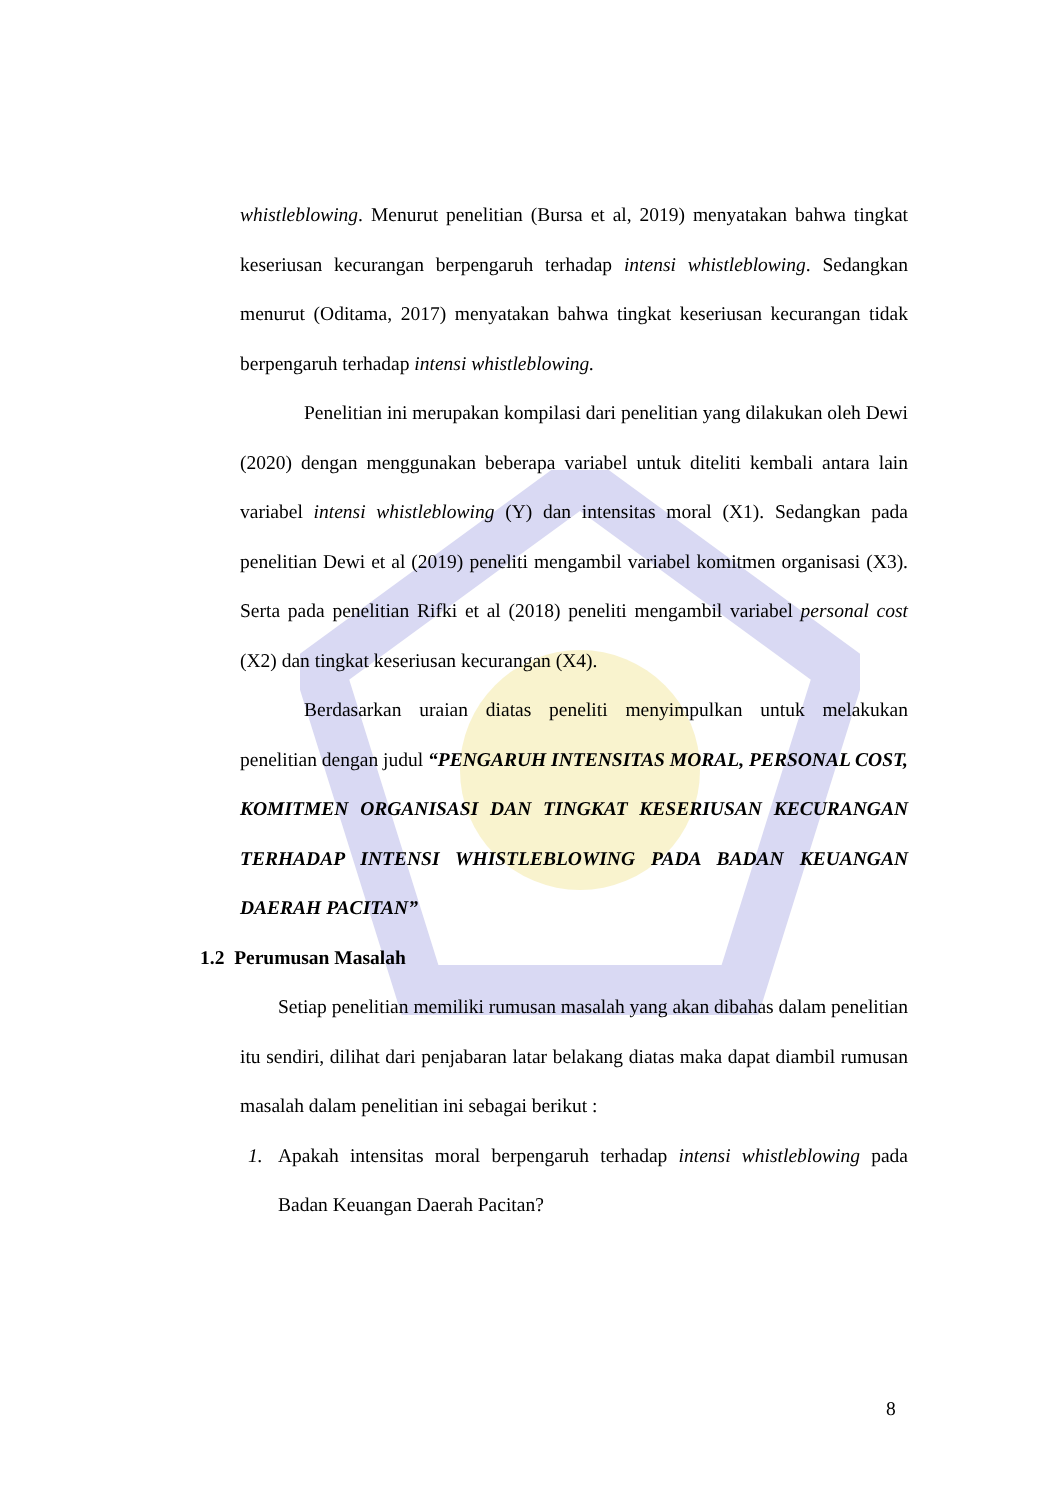whistleblowing. Menurut penelitian (Bursa et al, 2019) menyatakan bahwa tingkat keseriusan kecurangan berpengaruh terhadap intensi whistleblowing. Sedangkan menurut (Oditama, 2017) menyatakan bahwa tingkat keseriusan kecurangan tidak berpengaruh terhadap intensi whistleblowing.
Penelitian ini merupakan kompilasi dari penelitian yang dilakukan oleh Dewi (2020) dengan menggunakan beberapa variabel untuk diteliti kembali antara lain variabel intensi whistleblowing (Y) dan intensitas moral (X1). Sedangkan pada penelitian Dewi et al (2019) peneliti mengambil variabel komitmen organisasi (X3). Serta pada penelitian Rifki et al (2018) peneliti mengambil variabel personal cost (X2) dan tingkat keseriusan kecurangan (X4).
Berdasarkan uraian diatas peneliti menyimpulkan untuk melakukan penelitian dengan judul “PENGARUH INTENSITAS MORAL, PERSONAL COST, KOMITMEN ORGANISASI DAN TINGKAT KESERIUSAN KECURANGAN TERHADAP INTENSI WHISTLEBLOWING PADA BADAN KEUANGAN DAERAH PACITAN”
1.2 Perumusan Masalah
Setiap penelitian memiliki rumusan masalah yang akan dibahas dalam penelitian itu sendiri, dilihat dari penjabaran latar belakang diatas maka dapat diambil rumusan masalah dalam penelitian ini sebagai berikut :
1. Apakah intensitas moral berpengaruh terhadap intensi whistleblowing pada Badan Keuangan Daerah Pacitan?
8